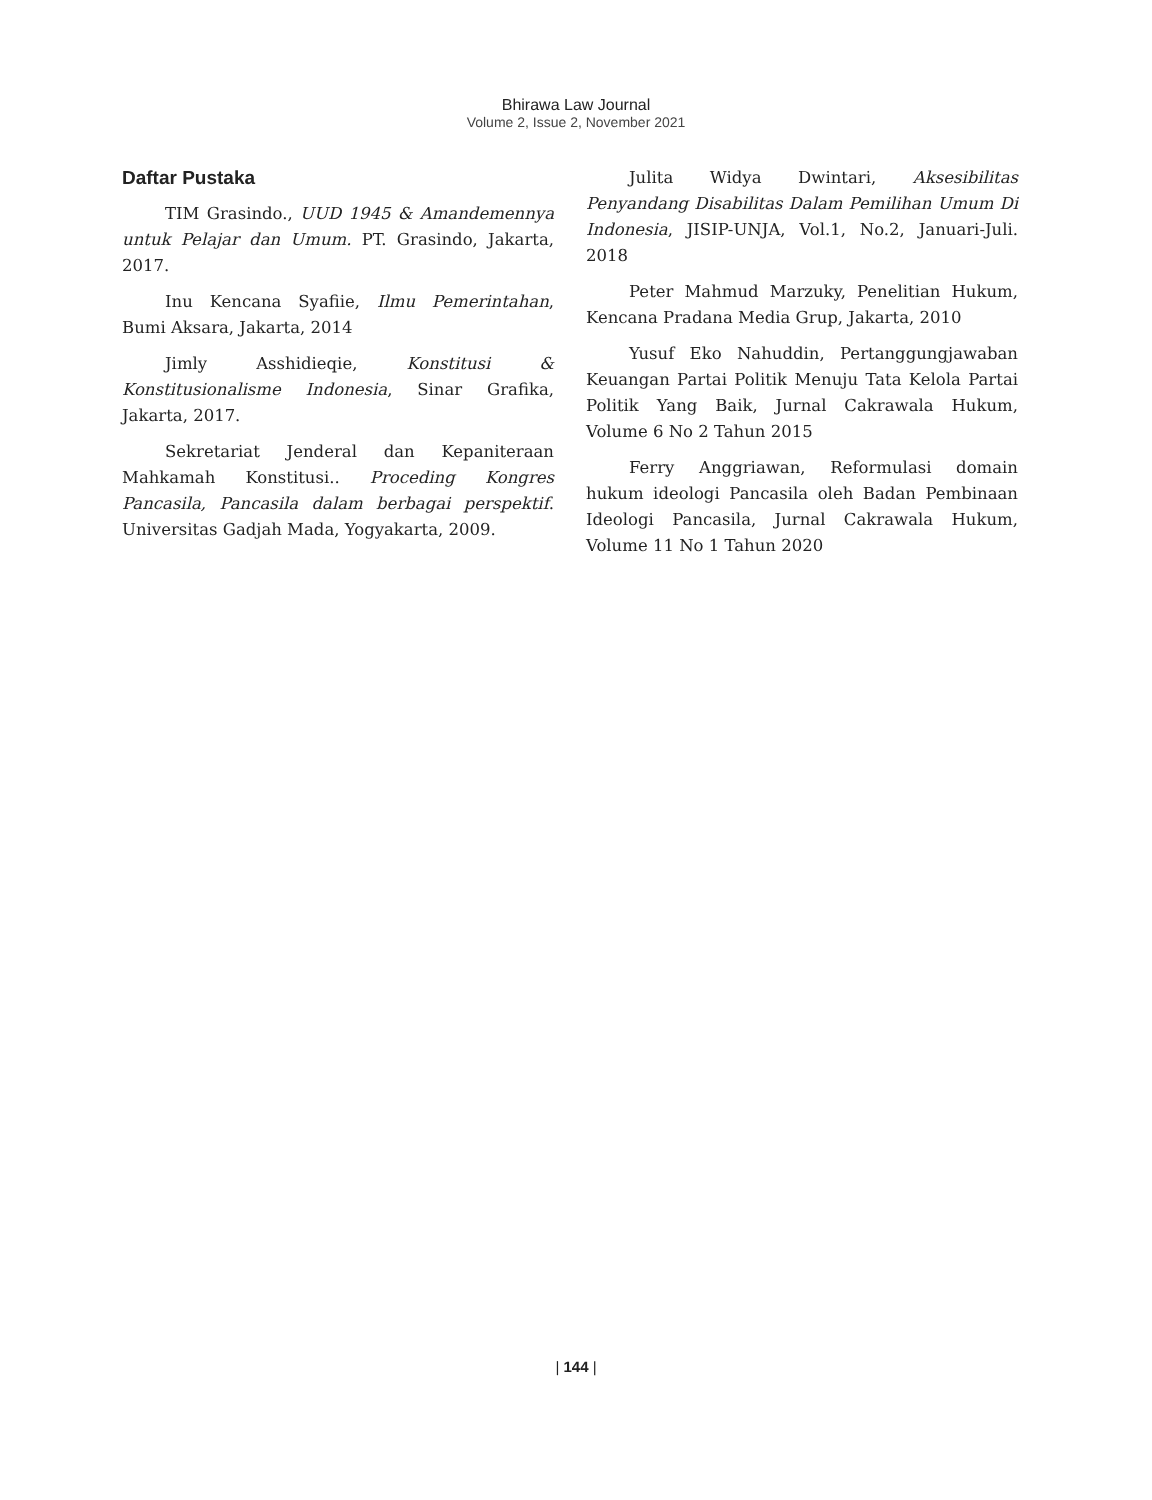Bhirawa Law Journal
Volume 2, Issue 2, November 2021
Daftar Pustaka
TIM Grasindo., UUD 1945 & Amandemennya untuk Pelajar dan Umum. PT. Grasindo, Jakarta, 2017.
Inu Kencana Syafiie, Ilmu Pemerintahan, Bumi Aksara, Jakarta, 2014
Jimly Asshidieqie, Konstitusi & Konstitusionalisme Indonesia, Sinar Grafika, Jakarta, 2017.
Sekretariat Jenderal dan Kepaniteraan Mahkamah Konstitusi.. Proceding Kongres Pancasila, Pancasila dalam berbagai perspektif. Universitas Gadjah Mada, Yogyakarta, 2009.
Julita Widya Dwintari, Aksesibilitas Penyandang Disabilitas Dalam Pemilihan Umum Di Indonesia, JISIP-UNJA, Vol.1, No.2, Januari-Juli. 2018
Peter Mahmud Marzuky, Penelitian Hukum, Kencana Pradana Media Grup, Jakarta, 2010
Yusuf Eko Nahuddin, Pertanggungjawaban Keuangan Partai Politik Menuju Tata Kelola Partai Politik Yang Baik, Jurnal Cakrawala Hukum, Volume 6 No 2 Tahun 2015
Ferry Anggriawan, Reformulasi domain hukum ideologi Pancasila oleh Badan Pembinaan Ideologi Pancasila, Jurnal Cakrawala Hukum, Volume 11 No 1 Tahun 2020
| 144 |